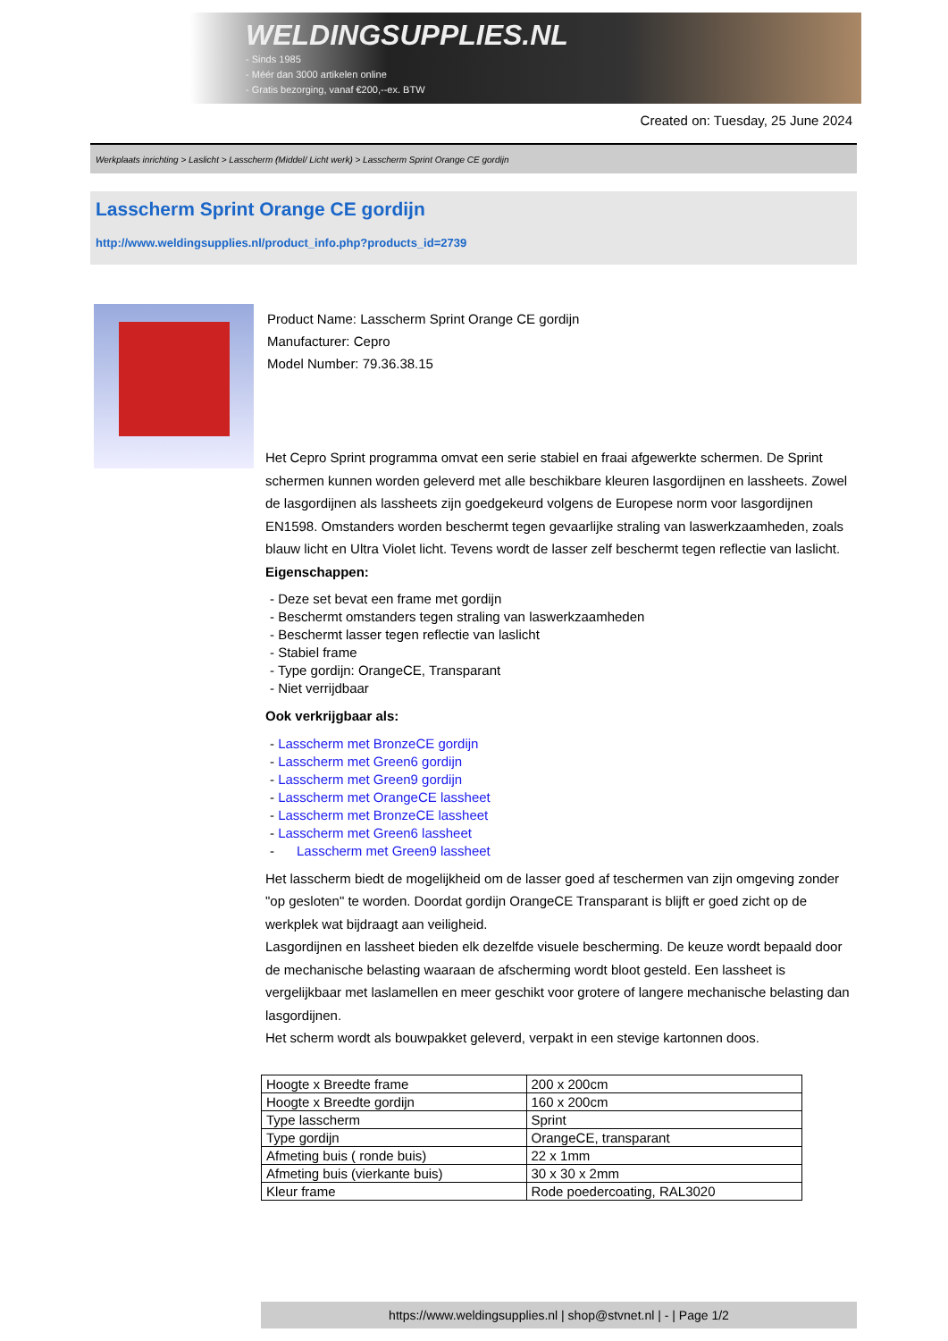WELDINGSUPPLIES.NL
- Sinds 1985
- Méér dan 3000 artikelen online
- Gratis bezorging, vanaf €200,--ex. BTW
Created on: Tuesday, 25 June 2024
Werkplaats inrichting > Laslicht > Lasscherm (Middel/ Licht werk) > Lasscherm Sprint Orange CE gordijn
Lasscherm Sprint Orange CE gordijn
http://www.weldingsupplies.nl/product_info.php?products_id=2739
Product Name: Lasscherm Sprint Orange CE gordijn
Manufacturer: Cepro
Model Number: 79.36.38.15
Het Cepro Sprint programma omvat een serie stabiel en fraai afgewerkte schermen. De Sprint schermen kunnen worden geleverd met alle beschikbare kleuren lasgordijnen en lassheets. Zowel de lasgordijnen als lassheets zijn goedgekeurd volgens de Europese norm voor lasgordijnen EN1598. Omstanders worden beschermt tegen gevaarlijke straling van laswerkzaamheden, zoals blauw licht en Ultra Violet licht. Tevens wordt de lasser zelf beschermt tegen reflectie van laslicht.
Eigenschappen:
- Deze set bevat een frame met gordijn
- Beschermt omstanders tegen straling van laswerkzaamheden
- Beschermt lasser tegen reflectie van laslicht
- Stabiel frame
- Type gordijn: OrangeCE, Transparant
- Niet verrijdbaar
Ook verkrijgbaar als:
- Lasscherm met BronzeCE gordijn
- Lasscherm met Green6 gordijn
- Lasscherm met Green9 gordijn
- Lasscherm met OrangeCE lassheet
- Lasscherm met BronzeCE lassheet
- Lasscherm met Green6 lassheet
- Lasscherm met Green9 lassheet
Het lasscherm biedt de mogelijkheid om de lasser goed af teschermen van zijn omgeving zonder "op gesloten" te worden. Doordat gordijn OrangeCE Transparant is blijft er goed zicht op de werkplek wat bijdraagt aan veiligheid.
Lasgordijnen en lassheet bieden elk dezelfde visuele bescherming. De keuze wordt bepaald door de mechanische belasting waaraan de afscherming wordt bloot gesteld. Een lassheet is vergelijkbaar met laslamellen en meer geschikt voor grotere of langere mechanische belasting dan lasgordijnen.
Het scherm wordt als bouwpakket geleverd, verpakt in een stevige kartonnen doos.
| Hoogte x Breedte frame | 200 x 200cm |
| Hoogte x Breedte gordijn | 160 x 200cm |
| Type lasscherm | Sprint |
| Type gordijn | OrangeCE, transparant |
| Afmeting buis ( ronde buis) | 22 x 1mm |
| Afmeting buis (vierkante buis) | 30 x 30 x 2mm |
| Kleur frame | Rode poedercoating, RAL3020 |
https://www.weldingsupplies.nl | shop@stvnet.nl | - | Page 1/2